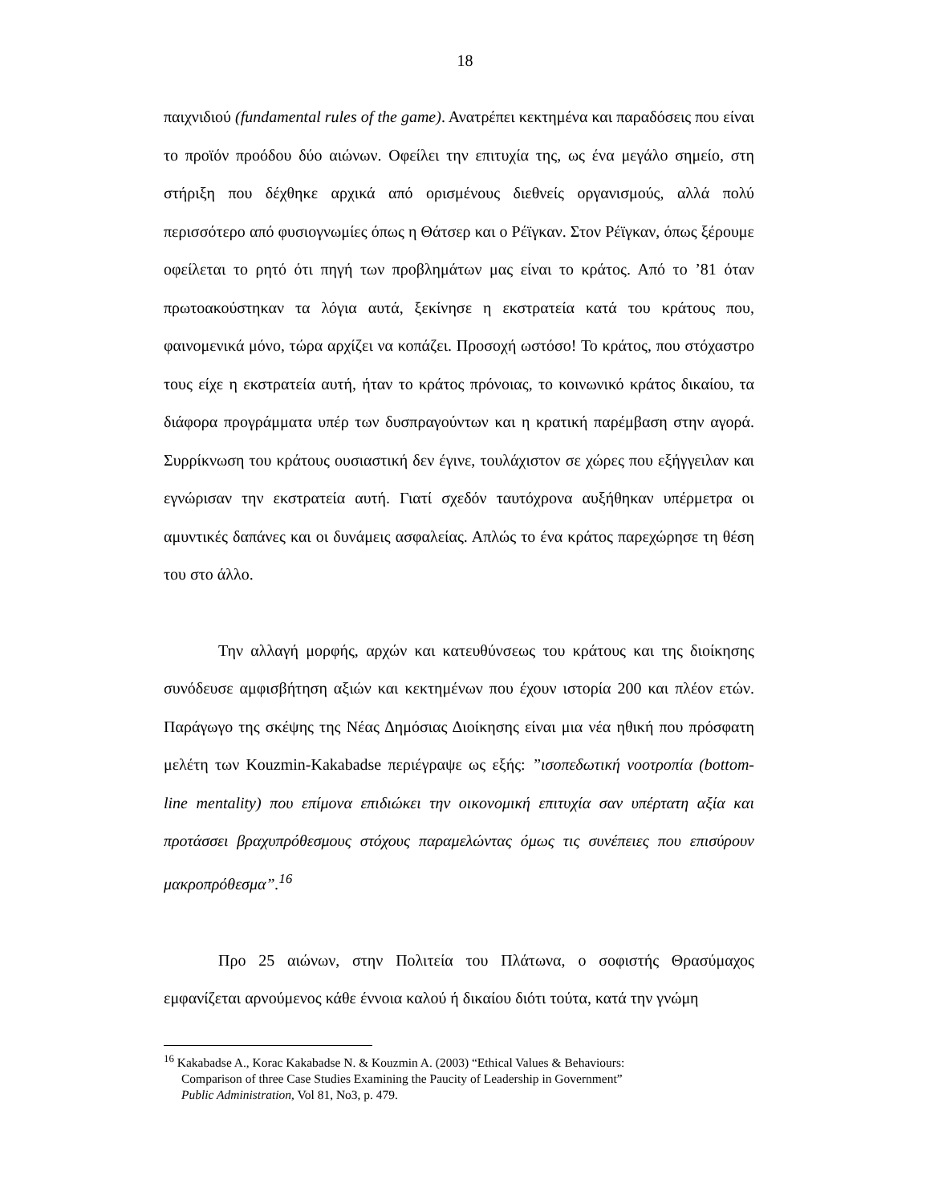18
παιχνιδιού (fundamental rules of the game). Ανατρέπει κεκτημένα και παραδόσεις που είναι το προϊόν προόδου δύο αιώνων. Οφείλει την επιτυχία της, ως ένα μεγάλο σημείο, στη στήριξη που δέχθηκε αρχικά από ορισμένους διεθνείς οργανισμούς, αλλά πολύ περισσότερο από φυσιογνωμίες όπως η Θάτσερ και ο Ρέϊγκαν. Στον Ρέϊγκαν, όπως ξέρουμε οφείλεται το ρητό ότι πηγή των προβλημάτων μας είναι το κράτος. Από το ’81 όταν πρωτοακούστηκαν τα λόγια αυτά, ξεκίνησε η εκστρατεία κατά του κράτους που, φαινομενικά μόνο, τώρα αρχίζει να κοπάζει. Προσοχή ωστόσο! Το κράτος, που στόχαστρο τους είχε η εκστρατεία αυτή, ήταν το κράτος πρόνοιας, το κοινωνικό κράτος δικαίου, τα διάφορα προγράμματα υπέρ των δυσπραγούντων και η κρατική παρέμβαση στην αγορά. Συρρίκνωση του κράτους ουσιαστική δεν έγινε, τουλάχιστον σε χώρες που εξήγγειλαν και εγνώρισαν την εκστρατεία αυτή. Γιατί σχεδόν ταυτόχρονα αυξήθηκαν υπέρμετρα οι αμυντικές δαπάνες και οι δυνάμεις ασφαλείας. Απλώς το ένα κράτος παρεχώρησε τη θέση του στο άλλο.
Την αλλαγή μορφής, αρχών και κατευθύνσεως του κράτους και της διοίκησης συνόδευσε αμφισβήτηση αξιών και κεκτημένων που έχουν ιστορία 200 και πλέον ετών. Παράγωγο της σκέψης της Νέας Δημόσιας Διοίκησης είναι μια νέα ηθική που πρόσφατη μελέτη των Kouzmin-Kakabadse περιέγραψε ως εξής: ”ισοπεδωτική νοοτροπία (bottom-line mentality) που επίμονα επιδιώκει την οικονομική επιτυχία σαν υπέρτατη αξία και προτάσσει βραχυπρόθεσμους στόχους παραμελώντας όμως τις συνέπειες που επισύρουν μακροπρόθεσμα”.<sup>16</sup>
Προ 25 αιώνων, στην Πολιτεία του Πλάτωνα, ο σοφιστής Θρασύμαχος εμφανίζεται αρνούμενος κάθε έννοια καλού ή δικαίου διότι τούτα, κατά την γνώμη
<sup>16</sup> Kakabadse A., Korac Kakabadse N. & Kouzmin A. (2003) “Ethical Values & Behaviours:
Comparison of three Case Studies Examining the Paucity of Leadership in Government”
Public Administration, Vol 81, No3, p. 479.